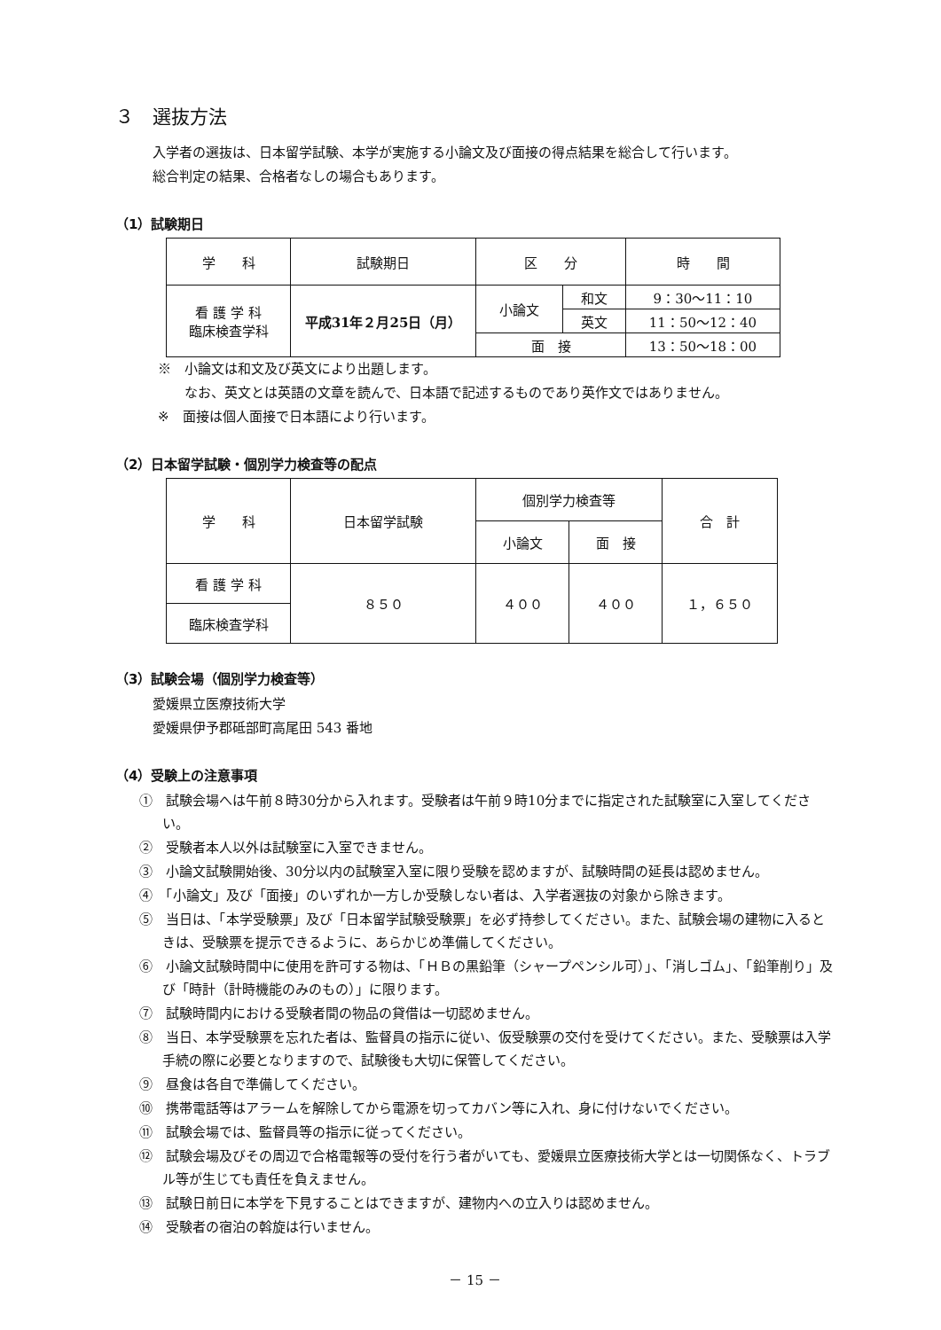３　選抜方法
入学者の選抜は、日本留学試験、本学が実施する小論文及び面接の得点結果を総合して行います。
総合判定の結果、合格者なしの場合もあります。
（1）試験期日
| 学 科 | 試験期日 | 区 分 | | 時 間 |
| 看 護 学 科 臨床検査学科 | 平成31年２月25日（月） | 小論文 | 和文 | 9：30～11：10 |
| | | | 英文 | 11：50～12：40 |
| | | 面 接 | | 13：50～18：00 |
※　小論文は和文及び英文により出題します。
　　なお、英文とは英語の文章を読んで、日本語で記述するものであり英作文ではありません。
※　面接は個人面接で日本語により行います。
（2）日本留学試験・個別学力検査等の配点
| 学 科 | 日本留学試験 | 個別学力検査等 | | 合 計 |
| | | 小論文 | 面 接 | |
| 看 護 学 科 | ８５０ | ４００ | ４００ | １，６５０ |
| 臨床検査学科 | | | | |
（3）試験会場（個別学力検査等）
愛媛県立医療技術大学
愛媛県伊予郡砥部町高尾田 543 番地
（4）受験上の注意事項
①　試験会場へは午前８時30分から入れます。受験者は午前９時10分までに指定された試験室に入室してください。
②　受験者本人以外は試験室に入室できません。
③　小論文試験開始後、30分以内の試験室入室に限り受験を認めますが、試験時間の延長は認めません。
④　「小論文」及び「面接」のいずれか一方しか受験しない者は、入学者選抜の対象から除きます。
⑤　当日は、「本学受験票」及び「日本留学試験受験票」を必ず持参してください。また、試験会場の建物に入るときは、受験票を提示できるように、あらかじめ準備してください。
⑥　小論文試験時間中に使用を許可する物は、「ＨＢの黒鉛筆（シャープペンシル可）」、「消しゴム」、「鉛筆削り」及び「時計（計時機能のみのもの）」に限ります。
⑦　試験時間内における受験者間の物品の貸借は一切認めません。
⑧　当日、本学受験票を忘れた者は、監督員の指示に従い、仮受験票の交付を受けてください。また、受験票は入学手続の際に必要となりますので、試験後も大切に保管してください。
⑨　昼食は各自で準備してください。
⑩　携帯電話等はアラームを解除してから電源を切ってカバン等に入れ、身に付けないでください。
⑪　試験会場では、監督員等の指示に従ってください。
⑫　試験会場及びその周辺で合格電報等の受付を行う者がいても、愛媛県立医療技術大学とは一切関係なく、トラブル等が生じても責任を負えません。
⑬　試験日前日に本学を下見することはできますが、建物内への立入りは認めません。
⑭　受験者の宿泊の斡旋は行いません。
－ 15 －